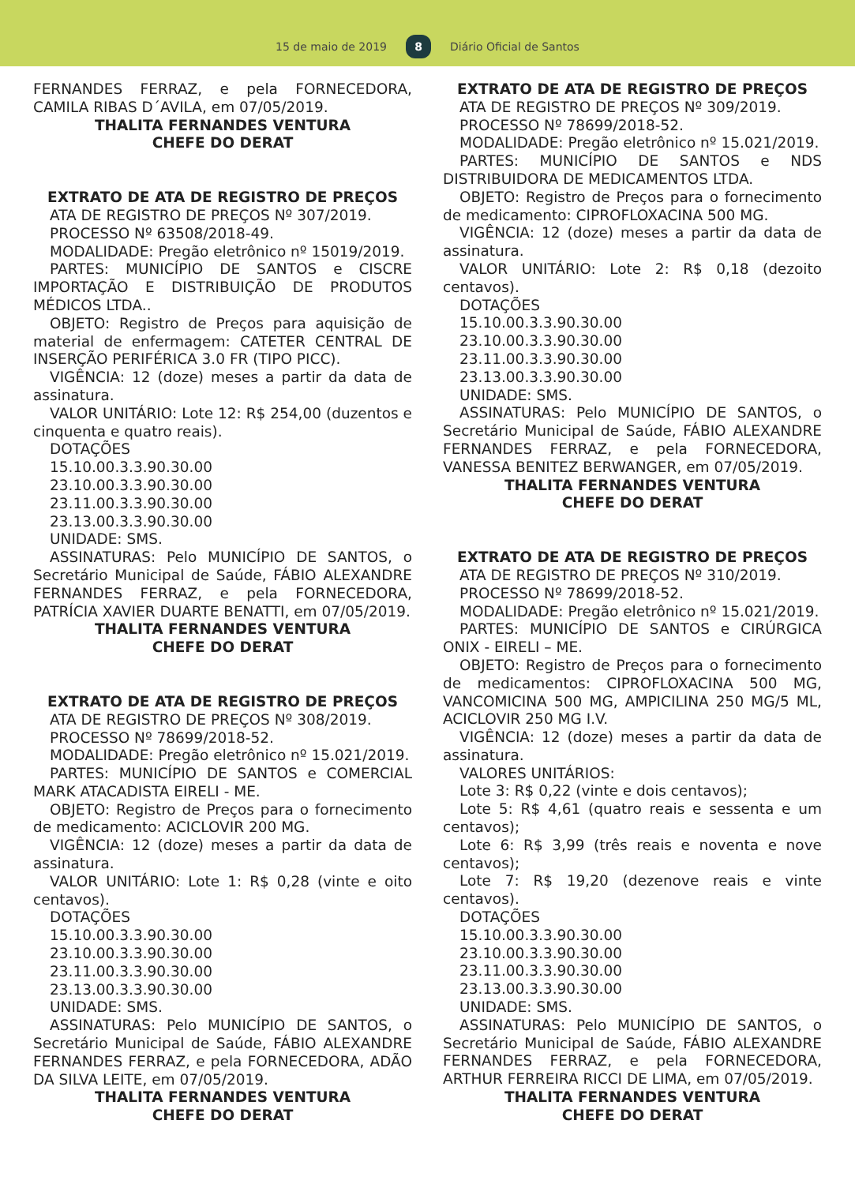15 de maio de 2019 8 Diário Oficial de Santos
FERNANDES FERRAZ, e pela FORNECEDORA, CAMILA RIBAS D´AVILA, em 07/05/2019.
THALITA FERNANDES VENTURA
CHEFE DO DERAT
EXTRATO DE ATA DE REGISTRO DE PREÇOS
ATA DE REGISTRO DE PREÇOS Nº 307/2019.
PROCESSO Nº 63508/2018-49.
MODALIDADE: Pregão eletrônico nº 15019/2019.
PARTES: MUNICÍPIO DE SANTOS e CISCRE IMPORTAÇÃO E DISTRIBUIÇÃO DE PRODUTOS MÉDICOS LTDA..
OBJETO: Registro de Preços para aquisição de material de enfermagem: CATETER CENTRAL DE INSERÇÃO PERIFÉRICA 3.0 FR (TIPO PICC).
VIGÊNCIA: 12 (doze) meses a partir da data de assinatura.
VALOR UNITÁRIO: Lote 12: R$ 254,00 (duzentos e cinquenta e quatro reais).
DOTAÇÕES
15.10.00.3.3.90.30.00
23.10.00.3.3.90.30.00
23.11.00.3.3.90.30.00
23.13.00.3.3.90.30.00
UNIDADE: SMS.
ASSINATURAS: Pelo MUNICÍPIO DE SANTOS, o Secretário Municipal de Saúde, FÁBIO ALEXANDRE FERNANDES FERRAZ, e pela FORNECEDORA, PATRÍCIA XAVIER DUARTE BENATTI, em 07/05/2019.
THALITA FERNANDES VENTURA
CHEFE DO DERAT
EXTRATO DE ATA DE REGISTRO DE PREÇOS
ATA DE REGISTRO DE PREÇOS Nº 308/2019.
PROCESSO Nº 78699/2018-52.
MODALIDADE: Pregão eletrônico nº 15.021/2019.
PARTES: MUNICÍPIO DE SANTOS e COMERCIAL MARK ATACADISTA EIRELI - ME.
OBJETO: Registro de Preços para o fornecimento de medicamento: ACICLOVIR 200 MG.
VIGÊNCIA: 12 (doze) meses a partir da data de assinatura.
VALOR UNITÁRIO: Lote 1: R$ 0,28 (vinte e oito centavos).
DOTAÇÕES
15.10.00.3.3.90.30.00
23.10.00.3.3.90.30.00
23.11.00.3.3.90.30.00
23.13.00.3.3.90.30.00
UNIDADE: SMS.
ASSINATURAS: Pelo MUNICÍPIO DE SANTOS, o Secretário Municipal de Saúde, FÁBIO ALEXANDRE FERNANDES FERRAZ, e pela FORNECEDORA, ADÃO DA SILVA LEITE, em 07/05/2019.
THALITA FERNANDES VENTURA
CHEFE DO DERAT
EXTRATO DE ATA DE REGISTRO DE PREÇOS
ATA DE REGISTRO DE PREÇOS Nº 309/2019.
PROCESSO Nº 78699/2018-52.
MODALIDADE: Pregão eletrônico nº 15.021/2019.
PARTES: MUNICÍPIO DE SANTOS e NDS DISTRIBUIDORA DE MEDICAMENTOS LTDA.
OBJETO: Registro de Preços para o fornecimento de medicamento: CIPROFLOXACINA 500 MG.
VIGÊNCIA: 12 (doze) meses a partir da data de assinatura.
VALOR UNITÁRIO: Lote 2: R$ 0,18 (dezoito centavos).
DOTAÇÕES
15.10.00.3.3.90.30.00
23.10.00.3.3.90.30.00
23.11.00.3.3.90.30.00
23.13.00.3.3.90.30.00
UNIDADE: SMS.
ASSINATURAS: Pelo MUNICÍPIO DE SANTOS, o Secretário Municipal de Saúde, FÁBIO ALEXANDRE FERNANDES FERRAZ, e pela FORNECEDORA, VANESSA BENITEZ BERWANGER, em 07/05/2019.
THALITA FERNANDES VENTURA
CHEFE DO DERAT
EXTRATO DE ATA DE REGISTRO DE PREÇOS
ATA DE REGISTRO DE PREÇOS Nº 310/2019.
PROCESSO Nº 78699/2018-52.
MODALIDADE: Pregão eletrônico nº 15.021/2019.
PARTES: MUNICÍPIO DE SANTOS e CIRÚRGICA ONIX - EIRELI – ME.
OBJETO: Registro de Preços para o fornecimento de medicamentos: CIPROFLOXACINA 500 MG, VANCOMICINA 500 MG, AMPICILINA 250 MG/5 ML, ACICLOVIR 250 MG I.V.
VIGÊNCIA: 12 (doze) meses a partir da data de assinatura.
VALORES UNITÁRIOS:
Lote 3: R$ 0,22 (vinte e dois centavos);
Lote 5: R$ 4,61 (quatro reais e sessenta e um centavos);
Lote 6: R$ 3,99 (três reais e noventa e nove centavos);
Lote 7: R$ 19,20 (dezenove reais e vinte centavos).
DOTAÇÕES
15.10.00.3.3.90.30.00
23.10.00.3.3.90.30.00
23.11.00.3.3.90.30.00
23.13.00.3.3.90.30.00
UNIDADE: SMS.
ASSINATURAS: Pelo MUNICÍPIO DE SANTOS, o Secretário Municipal de Saúde, FÁBIO ALEXANDRE FERNANDES FERRAZ, e pela FORNECEDORA, ARTHUR FERREIRA RICCI DE LIMA, em 07/05/2019.
THALITA FERNANDES VENTURA
CHEFE DO DERAT